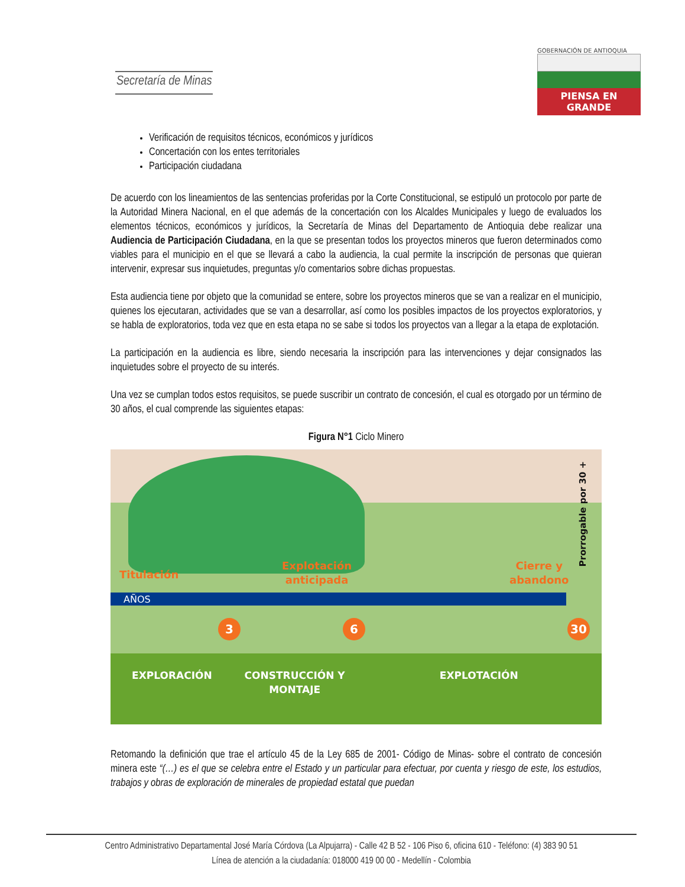Secretaría de Minas
GOBERNACIÓN DE ANTIOQUIA
PIENSA EN GRANDE
Verificación de requisitos técnicos, económicos y jurídicos
Concertación con los entes territoriales
Participación ciudadana
De acuerdo con los lineamientos de las sentencias proferidas por la Corte Constitucional, se estipuló un protocolo por parte de la Autoridad Minera Nacional, en el que además de la concertación con los Alcaldes Municipales y luego de evaluados los elementos técnicos, económicos y jurídicos, la Secretaría de Minas del Departamento de Antioquia debe realizar una Audiencia de Participación Ciudadana, en la que se presentan todos los proyectos mineros que fueron determinados como viables para el municipio en el que se llevará a cabo la audiencia, la cual permite la inscripción de personas que quieran intervenir, expresar sus inquietudes, preguntas y/o comentarios sobre dichas propuestas.
Esta audiencia tiene por objeto que la comunidad se entere, sobre los proyectos mineros que se van a realizar en el municipio, quienes los ejecutaran, actividades que se van a desarrollar, así como los posibles impactos de los proyectos exploratorios, y se habla de exploratorios, toda vez que en esta etapa no se sabe si todos los proyectos van a llegar a la etapa de explotación.
La participación en la audiencia es libre, siendo necesaria la inscripción para las intervenciones y dejar consignados las inquietudes sobre el proyecto de su interés.
Una vez se cumplan todos estos requisitos, se puede suscribir un contrato de concesión, el cual es otorgado por un término de 30 años, el cual comprende las siguientes etapas:
Figura N°1 Ciclo Minero
Titulación
Explotación
anticipada
Cierre y
abandono
Prorrogable por 30 +
AÑOS
3 6 30
EXPLORACIÓN CONSTRUCCIÓN Y
MONTAJE
EXPLOTACIÓN
Retomando la definición que trae el artículo 45 de la Ley 685 de 2001- Código de Minas- sobre el contrato de concesión minera este “(…) es el que se celebra entre el Estado y un particular para efectuar, por cuenta y riesgo de este, los estudios, trabajos y obras de exploración de minerales de propiedad estatal que puedan
Centro Administrativo Departamental José María Córdova (La Alpujarra) - Calle 42 B 52 - 106 Piso 6, oficina 610 - Teléfono: (4) 383 90 51
Línea de atención a la ciudadanía: 018000 419 00 00 - Medellín - Colombia